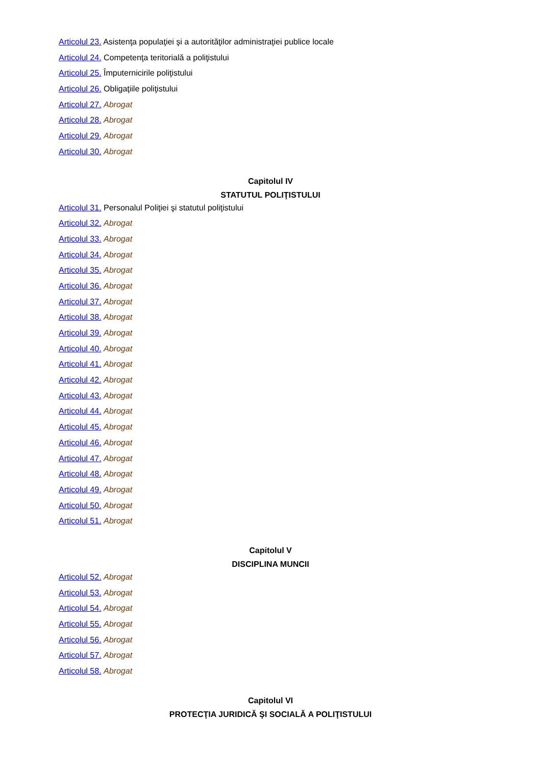Articolul 23. Asistenţa populaţiei şi a autorităţilor administraţiei publice locale
Articolul 24. Competenţa teritorială a poliţistului
Articolul 25. Împuternicirile poliţistului
Articolul 26. Obligaţiile poliţistului
Articolul 27. Abrogat
Articolul 28. Abrogat
Articolul 29. Abrogat
Articolul 30. Abrogat
Capitolul IV
STATUTUL POLIŢISTULUI
Articolul 31. Personalul Poliţiei şi statutul poliţistului
Articolul 32. Abrogat
Articolul 33. Abrogat
Articolul 34. Abrogat
Articolul 35. Abrogat
Articolul 36. Abrogat
Articolul 37. Abrogat
Articolul 38. Abrogat
Articolul 39. Abrogat
Articolul 40. Abrogat
Articolul 41. Abrogat
Articolul 42. Abrogat
Articolul 43. Abrogat
Articolul 44. Abrogat
Articolul 45. Abrogat
Articolul 46. Abrogat
Articolul 47. Abrogat
Articolul 48. Abrogat
Articolul 49. Abrogat
Articolul 50. Abrogat
Articolul 51. Abrogat
Capitolul V
DISCIPLINA MUNCII
Articolul 52. Abrogat
Articolul 53. Abrogat
Articolul 54. Abrogat
Articolul 55. Abrogat
Articolul 56. Abrogat
Articolul 57. Abrogat
Articolul 58. Abrogat
Capitolul VI
PROTECŢIA JURIDICĂ ŞI SOCIALĂ A POLIŢISTULUI